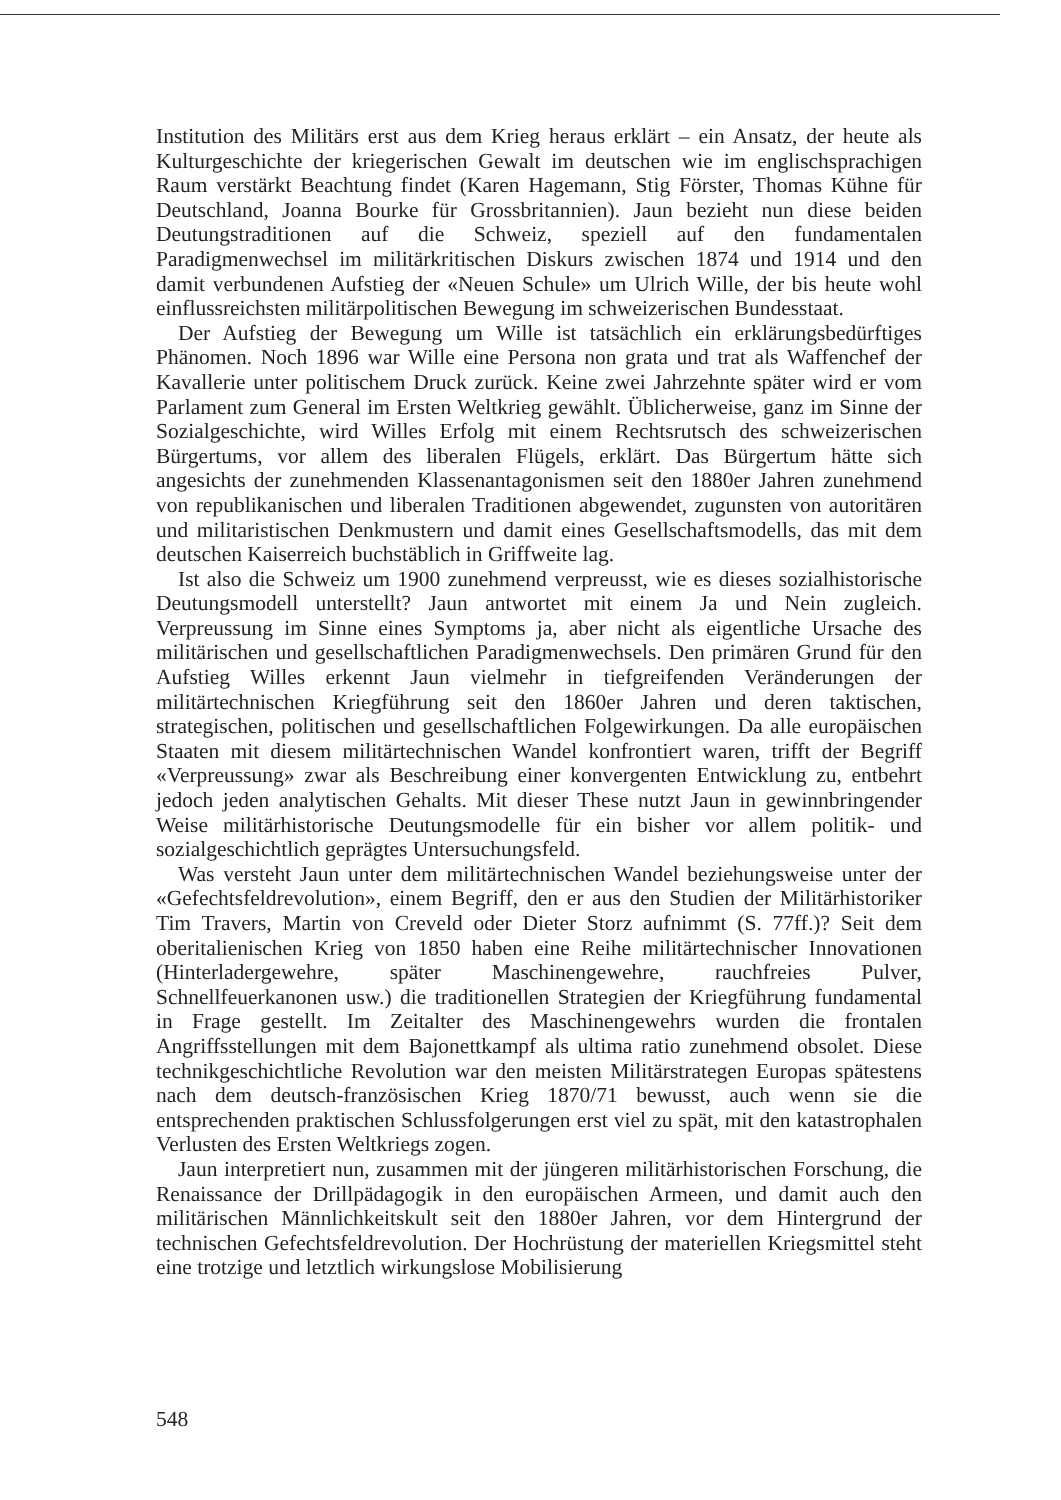Institution des Militärs erst aus dem Krieg heraus erklärt – ein Ansatz, der heute als Kulturgeschichte der kriegerischen Gewalt im deutschen wie im englischsprachigen Raum verstärkt Beachtung findet (Karen Hagemann, Stig Förster, Thomas Kühne für Deutschland, Joanna Bourke für Grossbritannien). Jaun bezieht nun diese beiden Deutungstraditionen auf die Schweiz, speziell auf den fundamentalen Paradigmenwechsel im militärkritischen Diskurs zwischen 1874 und 1914 und den damit verbundenen Aufstieg der «Neuen Schule» um Ulrich Wille, der bis heute wohl einflussreichsten militärpolitischen Bewegung im schweizerischen Bundesstaat.
Der Aufstieg der Bewegung um Wille ist tatsächlich ein erklärungsbedürftiges Phänomen. Noch 1896 war Wille eine Persona non grata und trat als Waffenchef der Kavallerie unter politischem Druck zurück. Keine zwei Jahrzehnte später wird er vom Parlament zum General im Ersten Weltkrieg gewählt. Üblicherweise, ganz im Sinne der Sozialgeschichte, wird Willes Erfolg mit einem Rechtsrutsch des schweizerischen Bürgertums, vor allem des liberalen Flügels, erklärt. Das Bürgertum hätte sich angesichts der zunehmenden Klassenantagonismen seit den 1880er Jahren zunehmend von republikanischen und liberalen Traditionen abgewendet, zugunsten von autoritären und militaristischen Denkmustern und damit eines Gesellschaftsmodells, das mit dem deutschen Kaiserreich buchstäblich in Griffweite lag.
Ist also die Schweiz um 1900 zunehmend verpreusst, wie es dieses sozialhistorische Deutungsmodell unterstellt? Jaun antwortet mit einem Ja und Nein zugleich. Verpreussung im Sinne eines Symptoms ja, aber nicht als eigentliche Ursache des militärischen und gesellschaftlichen Paradigmenwechsels. Den primären Grund für den Aufstieg Willes erkennt Jaun vielmehr in tiefgreifenden Veränderungen der militärtechnischen Kriegführung seit den 1860er Jahren und deren taktischen, strategischen, politischen und gesellschaftlichen Folgewirkungen. Da alle europäischen Staaten mit diesem militärtechnischen Wandel konfrontiert waren, trifft der Begriff «Verpreussung» zwar als Beschreibung einer konvergenten Entwicklung zu, entbehrt jedoch jeden analytischen Gehalts. Mit dieser These nutzt Jaun in gewinnbringender Weise militärhistorische Deutungsmodelle für ein bisher vor allem politik- und sozialgeschichtlich geprägtes Untersuchungsfeld.
Was versteht Jaun unter dem militärtechnischen Wandel beziehungsweise unter der «Gefechtsfeldrevolution», einem Begriff, den er aus den Studien der Militärhistoriker Tim Travers, Martin von Creveld oder Dieter Storz aufnimmt (S. 77ff.)? Seit dem oberitalienischen Krieg von 1850 haben eine Reihe militärtechnischer Innovationen (Hinterladergewehre, später Maschinengewehre, rauchfreies Pulver, Schnellfeuerkanonen usw.) die traditionellen Strategien der Kriegführung fundamental in Frage gestellt. Im Zeitalter des Maschinengewehrs wurden die frontalen Angriffsstellungen mit dem Bajonettkampf als ultima ratio zunehmend obsolet. Diese technikgeschichtliche Revolution war den meisten Militärstrategen Europas spätestens nach dem deutsch-französischen Krieg 1870/71 bewusst, auch wenn sie die entsprechenden praktischen Schlussfolgerungen erst viel zu spät, mit den katastrophalen Verlusten des Ersten Weltkriegs zogen.
Jaun interpretiert nun, zusammen mit der jüngeren militärhistorischen Forschung, die Renaissance der Drillpädagogik in den europäischen Armeen, und damit auch den militärischen Männlichkeitskult seit den 1880er Jahren, vor dem Hintergrund der technischen Gefechtsfeldrevolution. Der Hochrüstung der materiellen Kriegsmittel steht eine trotzige und letztlich wirkungslose Mobilisierung
548